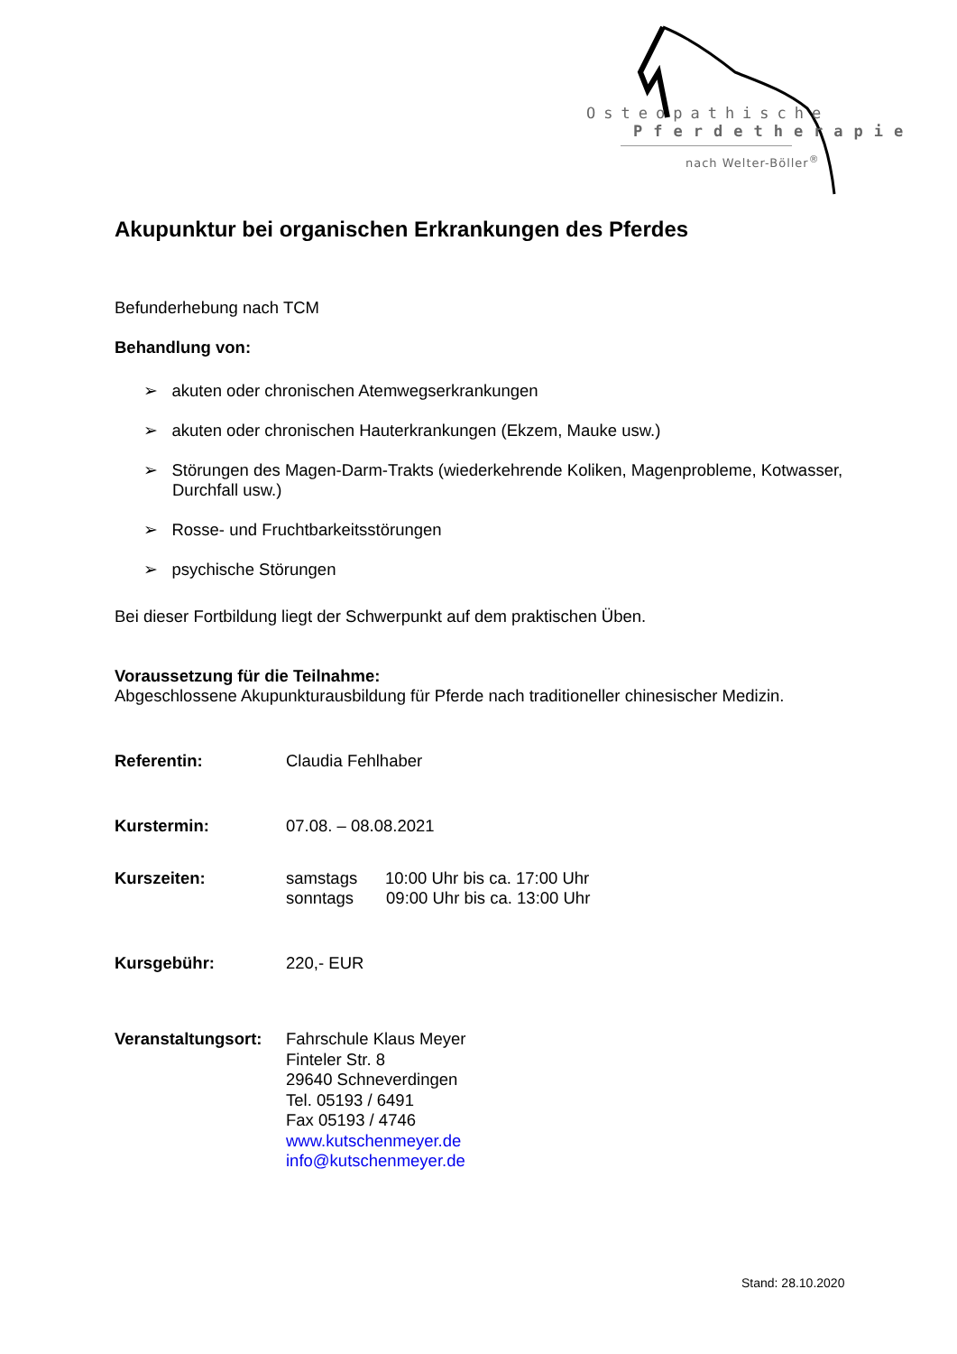Osteopathische
Pferdetherapie
nach Welter-Böller<sup>®</sup>
Akupunktur bei organischen Erkrankungen des Pferdes
Befunderhebung nach TCM
Behandlung von:
➢ akuten oder chronischen Atemwegserkrankungen
➢ akuten oder chronischen Hauterkrankungen (Ekzem, Mauke usw.)
➢ Störungen des Magen-Darm-Trakts (wiederkehrende Koliken, Magenprobleme, Kotwasser, Durchfall usw.)
➢ Rosse- und Fruchtbarkeitsstörungen
➢ psychische Störungen
Bei dieser Fortbildung liegt der Schwerpunkt auf dem praktischen Üben.
Voraussetzung für die Teilnahme:
Abgeschlossene Akupunkturausbildung für Pferde nach traditioneller chinesischer Medizin.
Referentin: Claudia Fehlhaber
Kurstermin: 07.08. – 08.08.2021
Kurszeiten: samstags 10:00 Uhr bis ca. 17:00 Uhr
sonntags 09:00 Uhr bis ca. 13:00 Uhr
Kursgebühr: 220,- EUR
Veranstaltungsort:
Fahrschule Klaus Meyer
Finteler Str. 8
29640 Schneverdingen
Tel. 05193 / 6491
Fax 05193 / 4746
www.kutschenmeyer.de
info@kutschenmeyer.de
Stand: 28.10.2020